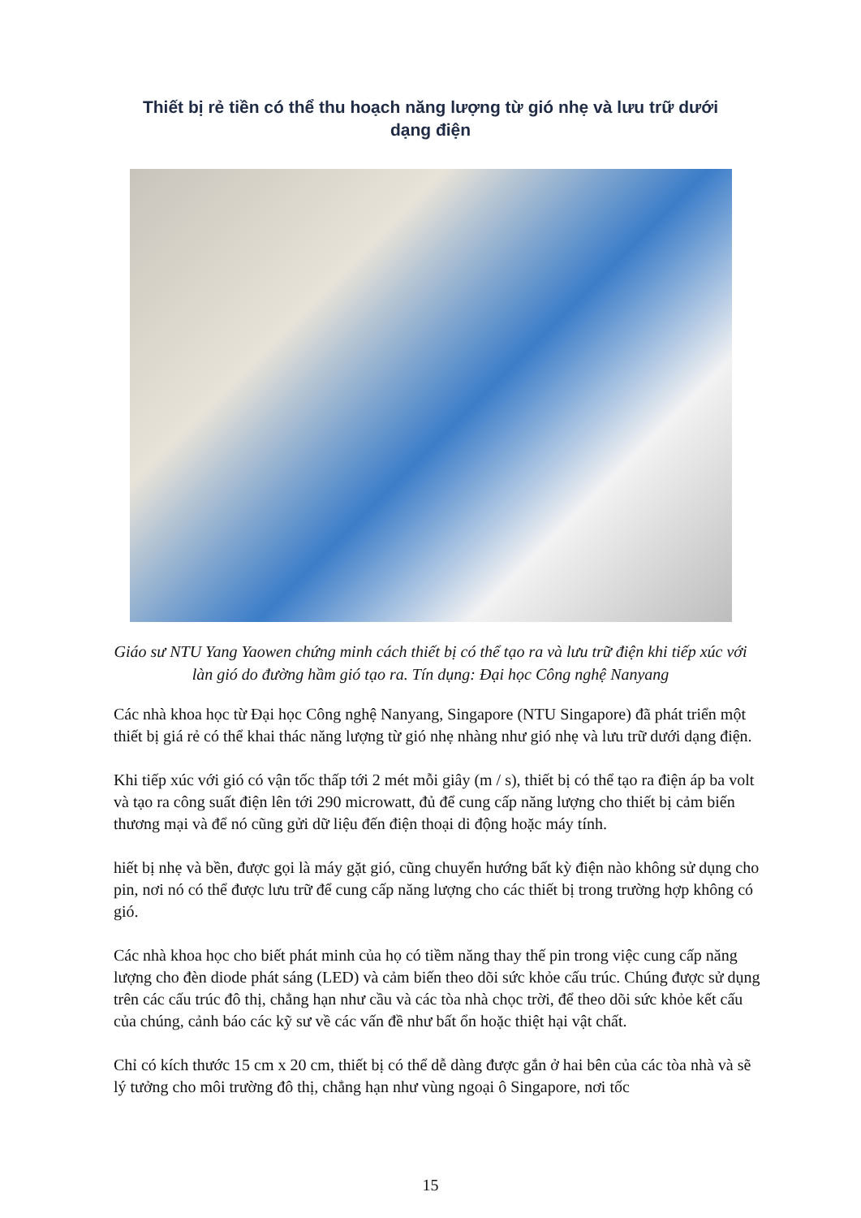Thiết bị rẻ tiền có thể thu hoạch năng lượng từ gió nhẹ và lưu trữ dưới dạng điện
Giáo sư NTU Yang Yaowen chứng minh cách thiết bị có thể tạo ra và lưu trữ điện khi tiếp xúc với làn gió do đường hầm gió tạo ra. Tín dụng: Đại học Công nghệ Nanyang
Các nhà khoa học từ Đại học Công nghệ Nanyang, Singapore (NTU Singapore) đã phát triển một thiết bị giá rẻ có thể khai thác năng lượng từ gió nhẹ nhàng như gió nhẹ và lưu trữ dưới dạng điện.
Khi tiếp xúc với gió có vận tốc thấp tới 2 mét mỗi giây (m / s), thiết bị có thể tạo ra điện áp ba volt và tạo ra công suất điện lên tới 290 microwatt, đủ để cung cấp năng lượng cho thiết bị cảm biến thương mại và để nó cũng gửi dữ liệu đến điện thoại di động hoặc máy tính.
hiết bị nhẹ và bền, được gọi là máy gặt gió, cũng chuyển hướng bất kỳ điện nào không sử dụng cho pin, nơi nó có thể được lưu trữ để cung cấp năng lượng cho các thiết bị trong trường hợp không có gió.
Các nhà khoa học cho biết phát minh của họ có tiềm năng thay thế pin trong việc cung cấp năng lượng cho đèn diode phát sáng (LED) và cảm biến theo dõi sức khỏe cấu trúc. Chúng được sử dụng trên các cấu trúc đô thị, chẳng hạn như cầu và các tòa nhà chọc trời, để theo dõi sức khỏe kết cấu của chúng, cảnh báo các kỹ sư về các vấn đề như bất ổn hoặc thiệt hại vật chất.
Chỉ có kích thước 15 cm x 20 cm, thiết bị có thể dễ dàng được gắn ở hai bên của các tòa nhà và sẽ lý tưởng cho môi trường đô thị, chẳng hạn như vùng ngoại ô Singapore, nơi tốc
15